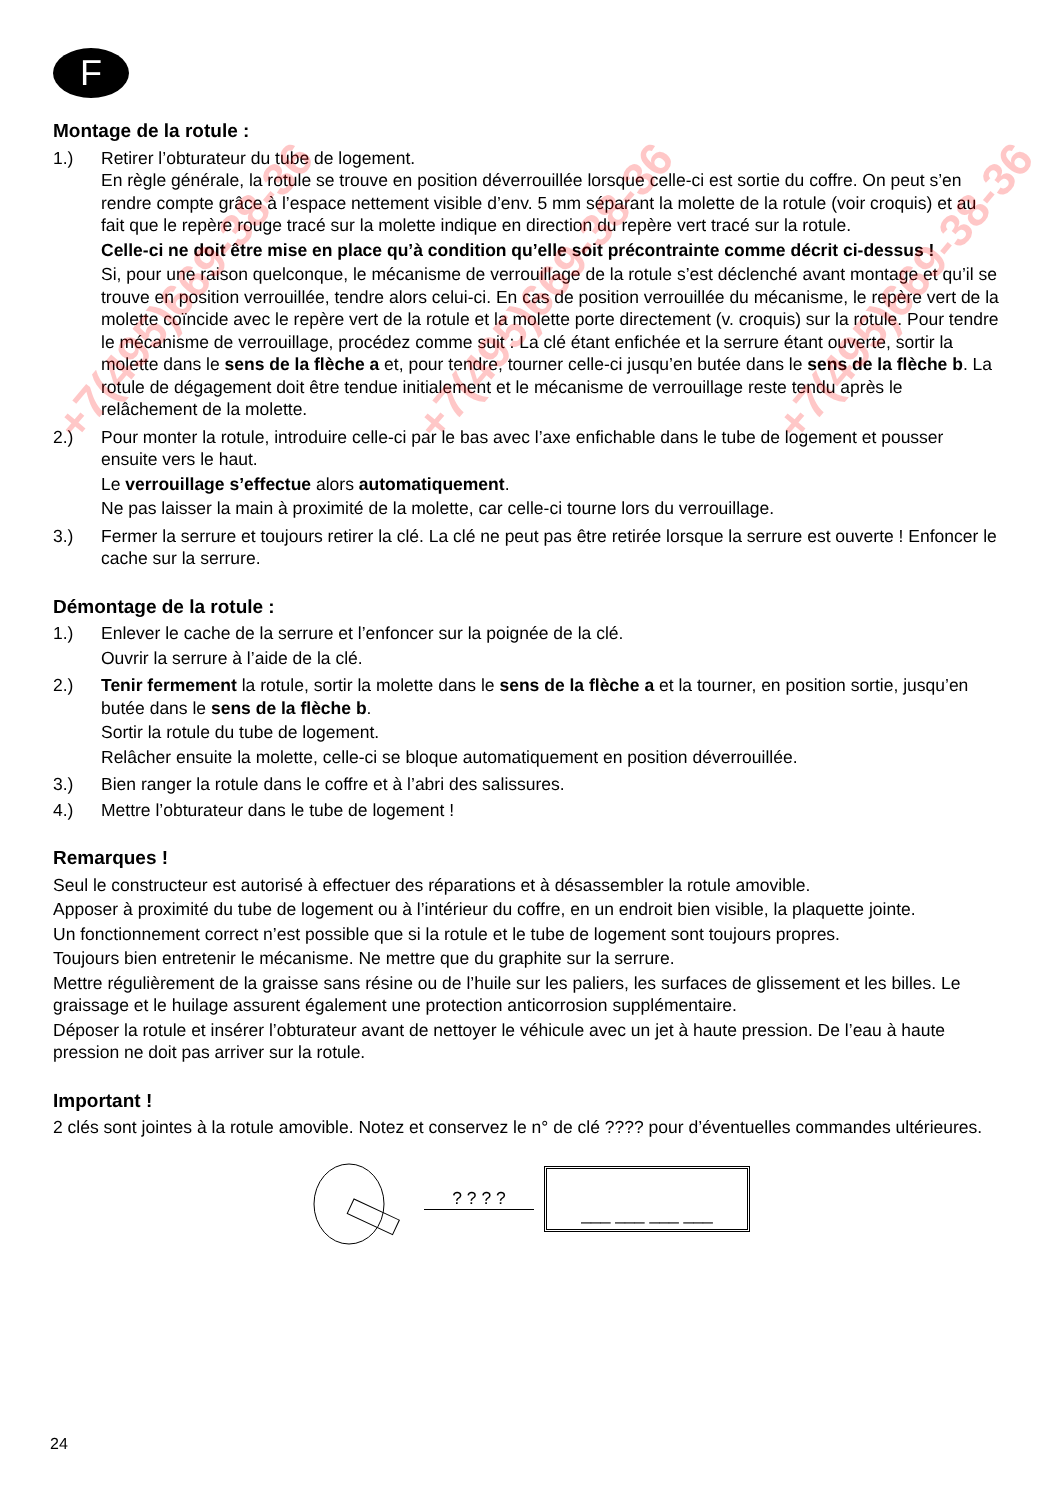+7(495)669-38-36 +7(495)669-38-36 +7(495)669-38-36
F
Montage de la rotule :
1.) Retirer l’obturateur du tube de logement.
En règle générale, la rotule se trouve en position déverrouillée lorsque celle-ci est sortie du coffre. On peut s’en rendre compte grâce à l’espace nettement visible d’env. 5 mm séparant la molette de la rotule (voir croquis) et au fait que le repère rouge tracé sur la molette indique en direction du repère vert tracé sur la rotule.
Celle-ci ne doit être mise en place qu’à condition qu’elle soit précontrainte comme décrit ci-dessus !
Si, pour une raison quelconque, le mécanisme de verrouillage de la rotule s’est déclenché avant montage et qu’il se trouve en position verrouillée, tendre alors celui-ci. En cas de position verrouillée du mécanisme, le repère vert de la molette coïncide avec le repère vert de la rotule et la molette porte directement (v. croquis) sur la rotule. Pour tendre le mécanisme de verrouillage, procédez comme suit : La clé étant enfichée et la serrure étant ouverte, sortir la molette dans le sens de la flèche a et, pour tendre, tourner celle-ci jusqu’en butée dans le sens de la flèche b. La rotule de dégagement doit être tendue initialement et le mécanisme de verrouillage reste tendu après le relâchement de la molette.
2.) Pour monter la rotule, introduire celle-ci par le bas avec l’axe enfichable dans le tube de logement et pousser ensuite vers le haut.
Le verrouillage s’effectue alors automatiquement.
Ne pas laisser la main à proximité de la molette, car celle-ci tourne lors du verrouillage.
3.) Fermer la serrure et toujours retirer la clé. La clé ne peut pas être retirée lorsque la serrure est ouverte ! Enfoncer le cache sur la serrure.
Démontage de la rotule :
1.) Enlever le cache de la serrure et l’enfoncer sur la poignée de la clé.
Ouvrir la serrure à l’aide de la clé.
2.) Tenir fermement la rotule, sortir la molette dans le sens de la flèche a et la tourner, en position sortie, jusqu’en butée dans le sens de la flèche b.
Sortir la rotule du tube de logement.
Relâcher ensuite la molette, celle-ci se bloque automatiquement en position déverrouillée.
3.) Bien ranger la rotule dans le coffre et à l’abri des salissures.
4.) Mettre l’obturateur dans le tube de logement !
Remarques !
Seul le constructeur est autorisé à effectuer des réparations et à désassembler la rotule amovible.
Apposer à proximité du tube de logement ou à l’intérieur du coffre, en un endroit bien visible, la plaquette jointe.
Un fonctionnement correct n’est possible que si la rotule et le tube de logement sont toujours propres.
Toujours bien entretenir le mécanisme. Ne mettre que du graphite sur la serrure.
Mettre régulièrement de la graisse sans résine ou de l’huile sur les paliers, les surfaces de glissement et les billes. Le graissage et le huilage assurent également une protection anticorrosion supplémentaire.
Déposer la rotule et insérer l’obturateur avant de nettoyer le véhicule avec un jet à haute pression. De l’eau à haute pression ne doit pas arriver sur la rotule.
Important !
2 clés sont jointes à la rotule amovible. Notez et conservez le n° de clé ???? pour d’éventuelles commandes ultérieures.
? ? ? ?
___ ___ ___ ___
24